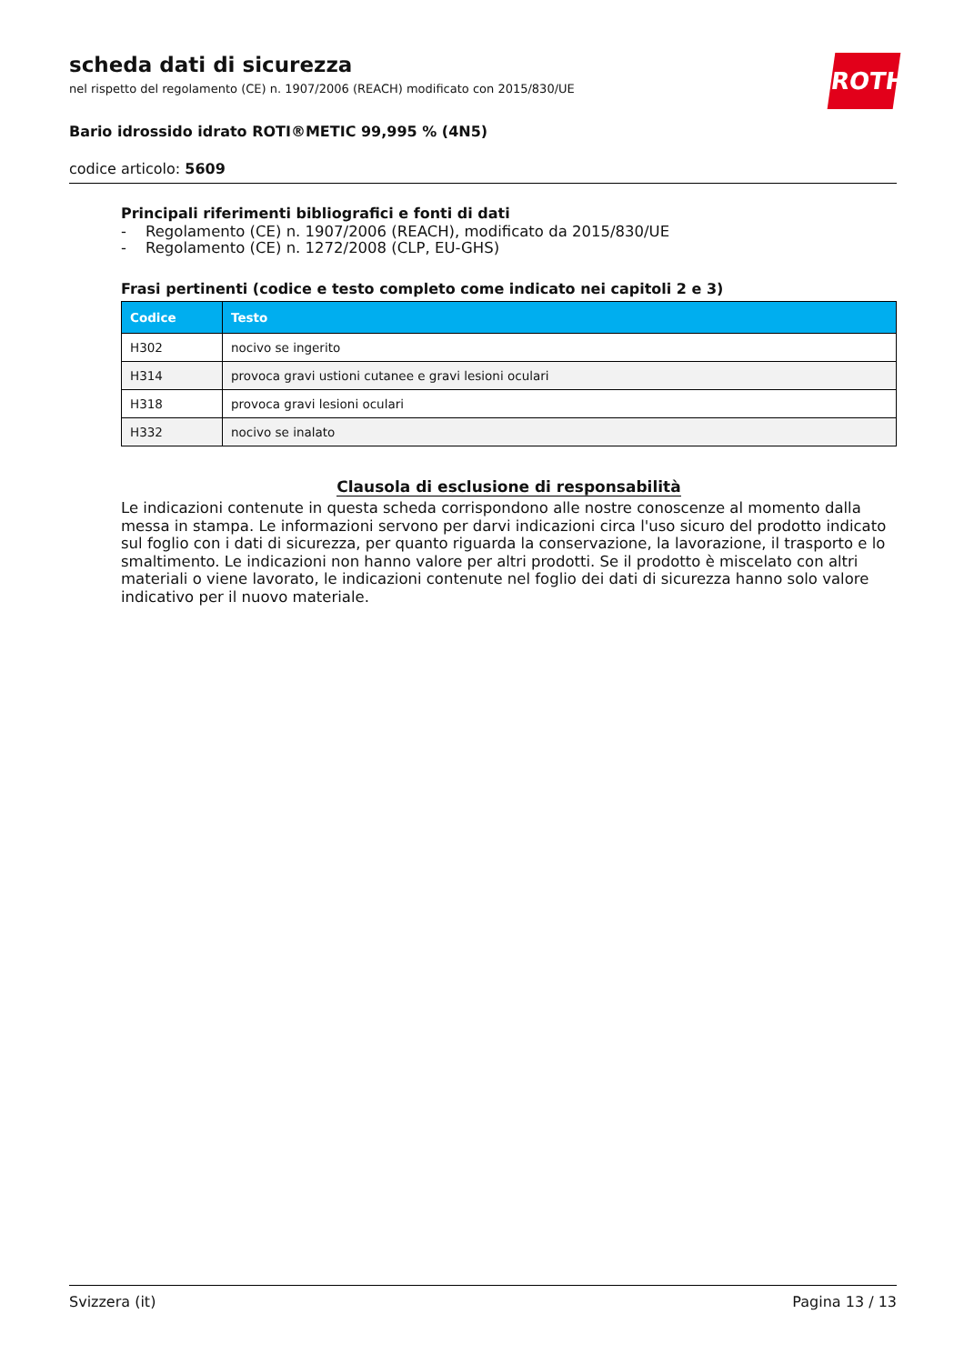ROTH
scheda dati di sicurezza
nel rispetto del regolamento (CE) n. 1907/2006 (REACH) modificato con 2015/830/UE
Bario idrossido idrato ROTI®METIC 99,995 % (4N5)
codice articolo: 5609
Principali riferimenti bibliografici e fonti di dati
- Regolamento (CE) n. 1907/2006 (REACH), modificato da 2015/830/UE
- Regolamento (CE) n. 1272/2008 (CLP, EU-GHS)
Frasi pertinenti (codice e testo completo come indicato nei capitoli 2 e 3)
| Codice | Testo |
| --- | --- |
| H302 | nocivo se ingerito |
| H314 | provoca gravi ustioni cutanee e gravi lesioni oculari |
| H318 | provoca gravi lesioni oculari |
| H332 | nocivo se inalato |
Clausola di esclusione di responsabilità
Le indicazioni contenute in questa scheda corrispondono alle nostre conoscenze al momento dalla messa in stampa. Le informazioni servono per darvi indicazioni circa l'uso sicuro del prodotto indicato sul foglio con i dati di sicurezza, per quanto riguarda la conservazione, la lavorazione, il trasporto e lo smaltimento. Le indicazioni non hanno valore per altri prodotti. Se il prodotto è miscelato con altri materiali o viene lavorato, le indicazioni contenute nel foglio dei dati di sicurezza hanno solo valore indicativo per il nuovo materiale.
Svizzera (it) Pagina 13 / 13